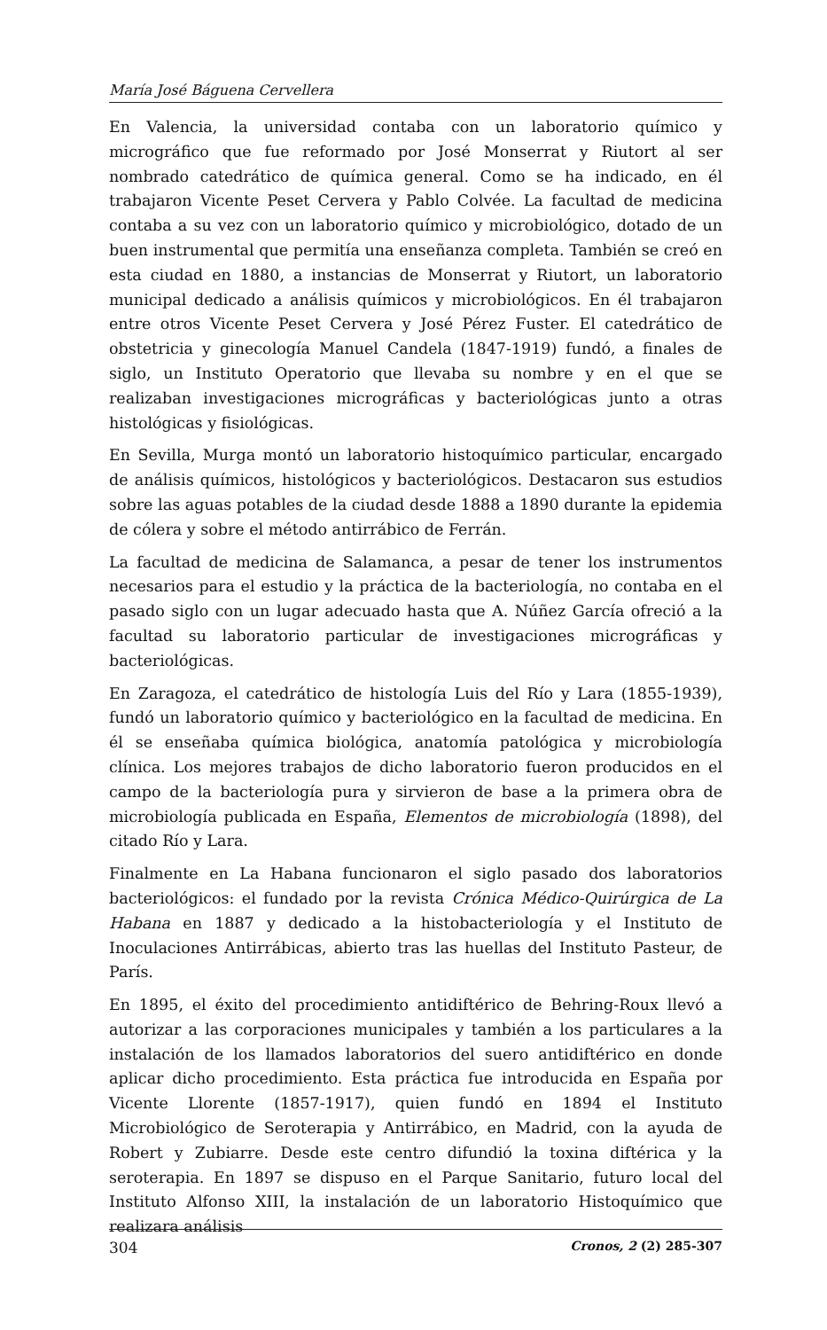María José Báguena Cervellera
En Valencia, la universidad contaba con un laboratorio químico y micrográfico que fue reformado por José Monserrat y Riutort al ser nombrado catedrático de química general. Como se ha indicado, en él trabajaron Vicente Peset Cervera y Pablo Colvée. La facultad de medicina contaba a su vez con un laboratorio químico y microbiológico, dotado de un buen instrumental que permitía una enseñanza completa. También se creó en esta ciudad en 1880, a instancias de Monserrat y Riutort, un laboratorio municipal dedicado a análisis químicos y microbiológicos. En él trabajaron entre otros Vicente Peset Cervera y José Pérez Fuster. El catedrático de obstetricia y ginecología Manuel Candela (1847-1919) fundó, a finales de siglo, un Instituto Operatorio que llevaba su nombre y en el que se realizaban investigaciones micrográficas y bacteriológicas junto a otras histológicas y fisiológicas.
En Sevilla, Murga montó un laboratorio histoquímico particular, encargado de análisis químicos, histológicos y bacteriológicos. Destacaron sus estudios sobre las aguas potables de la ciudad desde 1888 a 1890 durante la epidemia de cólera y sobre el método antirrábico de Ferrán.
La facultad de medicina de Salamanca, a pesar de tener los instrumentos necesarios para el estudio y la práctica de la bacteriología, no contaba en el pasado siglo con un lugar adecuado hasta que A. Núñez García ofreció a la facultad su laboratorio particular de investigaciones micrográficas y bacteriológicas.
En Zaragoza, el catedrático de histología Luis del Río y Lara (1855-1939), fundó un laboratorio químico y bacteriológico en la facultad de medicina. En él se enseñaba química biológica, anatomía patológica y microbiología clínica. Los mejores trabajos de dicho laboratorio fueron producidos en el campo de la bacteriología pura y sirvieron de base a la primera obra de microbiología publicada en España, Elementos de microbiología (1898), del citado Río y Lara.
Finalmente en La Habana funcionaron el siglo pasado dos laboratorios bacteriológicos: el fundado por la revista Crónica Médico-Quirúrgica de La Habana en 1887 y dedicado a la histobacteriología y el Instituto de Inoculaciones Antirrábicas, abierto tras las huellas del Instituto Pasteur, de París.
En 1895, el éxito del procedimiento antidiftérico de Behring-Roux llevó a autorizar a las corporaciones municipales y también a los particulares a la instalación de los llamados laboratorios del suero antidiftérico en donde aplicar dicho procedimiento. Esta práctica fue introducida en España por Vicente Llorente (1857-1917), quien fundó en 1894 el Instituto Microbiológico de Seroterapia y Antirrábico, en Madrid, con la ayuda de Robert y Zubiarre. Desde este centro difundió la toxina diftérica y la seroterapia. En 1897 se dispuso en el Parque Sanitario, futuro local del Instituto Alfonso XIII, la instalación de un laboratorio Histoquímico que realizara análisis
304 Cronos, 2 (2) 285-307